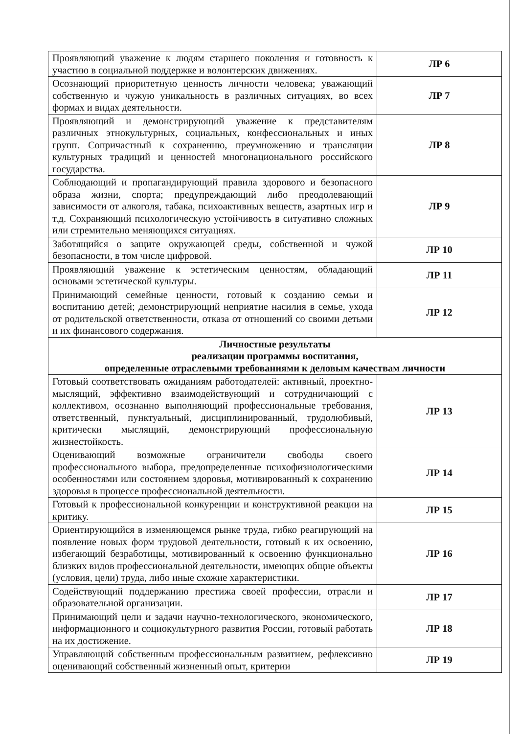| Проявляющий уважение к людям старшего поколения и готовность к участию в социальной поддержке и волонтерских движениях. | ЛР 6 |
| Осознающий приоритетную ценность личности человека; уважающий собственную и чужую уникальность в различных ситуациях, во всех формах и видах деятельности. | ЛР 7 |
| Проявляющий и демонстрирующий уважение к представителям различных этнокультурных, социальных, конфессиональных и иных групп. Сопричастный к сохранению, преумножению и трансляции культурных традиций и ценностей многонационального российского государства. | ЛР 8 |
| Соблюдающий и пропагандирующий правила здорового и безопасного образа жизни, спорта; предупреждающий либо преодолевающий зависимости от алкоголя, табака, психоактивных веществ, азартных игр и т.д. Сохраняющий психологическую устойчивость в ситуативно сложных или стремительно меняющихся ситуациях. | ЛР 9 |
| Заботящийся о защите окружающей среды, собственной и чужой безопасности, в том числе цифровой. | ЛР 10 |
| Проявляющий уважение к эстетическим ценностям, обладающий основами эстетической культуры. | ЛР 11 |
| Принимающий семейные ценности, готовый к созданию семьи и воспитанию детей; демонстрирующий неприятие насилия в семье, ухода от родительской ответственности, отказа от отношений со своими детьми и их финансового содержания. | ЛР 12 |
| Личностные результаты реализации программы воспитания, определенные отраслевыми требованиями к деловым качествам личности | |
| Готовый соответствовать ожиданиям работодателей: активный, проектно-мыслящий, эффективно взаимодействующий и сотрудничающий с коллективом, осознанно выполняющий профессиональные требования, ответственный, пунктуальный, дисциплинированный, трудолюбивый, критически мыслящий, демонстрирующий профессиональную жизнестойкость. | ЛР 13 |
| Оценивающий возможные ограничители свободы своего профессионального выбора, предопределенные психофизиологическими особенностями или состоянием здоровья, мотивированный к сохранению здоровья в процессе профессиональной деятельности. | ЛР 14 |
| Готовый к профессиональной конкуренции и конструктивной реакции на критику. | ЛР 15 |
| Ориентирующийся в изменяющемся рынке труда, гибко реагирующий на появление новых форм трудовой деятельности, готовый к их освоению, избегающий безработицы, мотивированный к освоению функционально близких видов профессиональной деятельности, имеющих общие объекты (условия, цели) труда, либо иные схожие характеристики. | ЛР 16 |
| Содействующий поддержанию престижа своей профессии, отрасли и образовательной организации. | ЛР 17 |
| Принимающий цели и задачи научно-технологического, экономического, информационного и социокультурного развития России, готовый работать на их достижение. | ЛР 18 |
| Управляющий собственным профессиональным развитием, рефлексивно оценивающий собственный жизненный опыт, критерии | ЛР 19 |